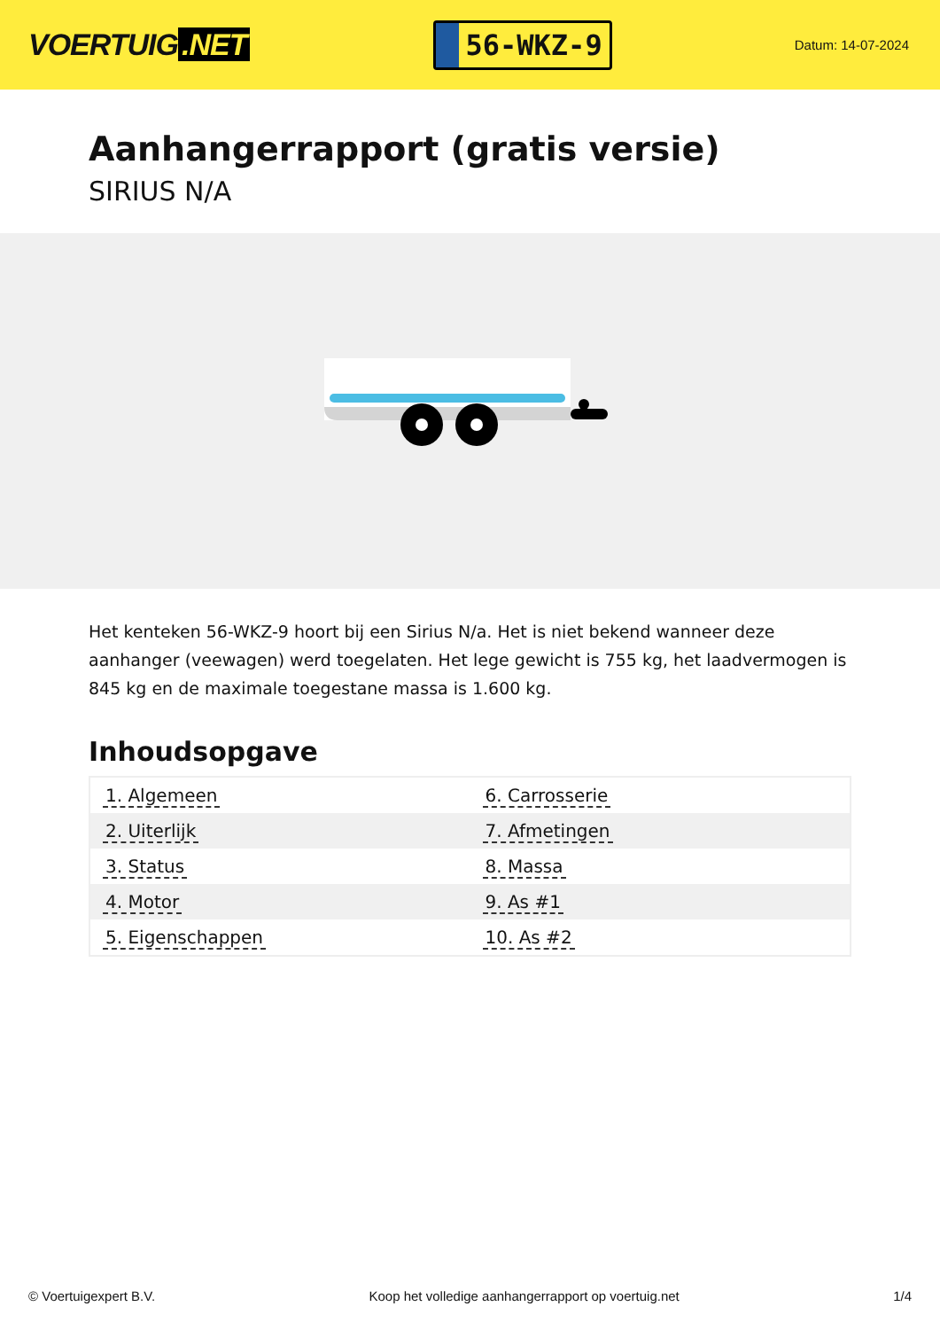VOERTUIG.NET
56-WKZ-9
Datum: 14-07-2024
Aanhangerrapport (gratis versie)
SIRIUS N/A
Het kenteken 56-WKZ-9 hoort bij een Sirius N/a. Het is niet bekend wanneer deze aanhanger (veewagen) werd toegelaten. Het lege gewicht is 755 kg, het laadvermogen is 845 kg en de maximale toegestane massa is 1.600 kg.
Inhoudsopgave
| 1. Algemeen | 6. Carrosserie |
| 2. Uiterlijk | 7. Afmetingen |
| 3. Status | 8. Massa |
| 4. Motor | 9. As #1 |
| 5. Eigenschappen | 10. As #2 |
© Voertuigexpert B.V. Koop het volledige aanhangerrapport op voertuig.net 1/4